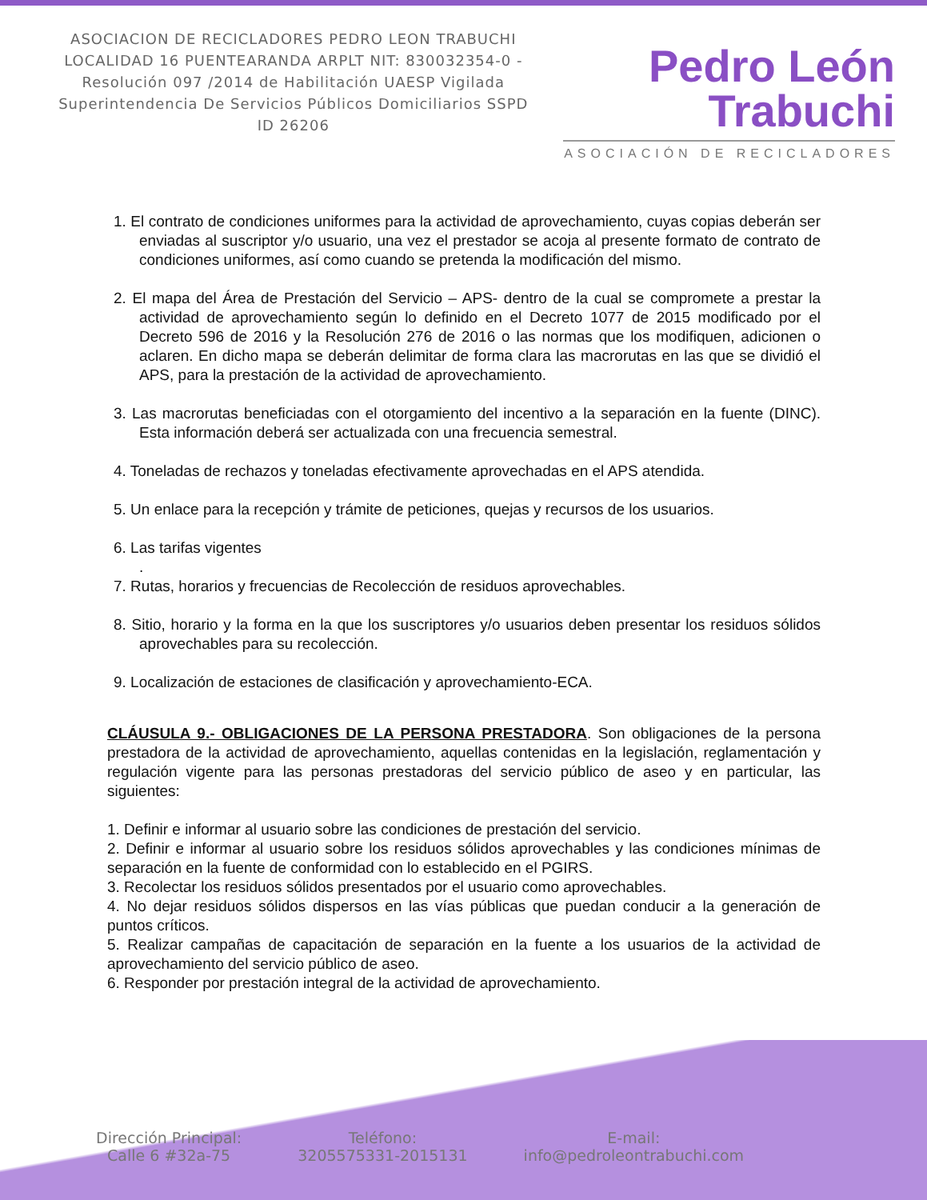ASOCIACION DE RECICLADORES PEDRO LEON TRABUCHI LOCALIDAD 16 PUENTEARANDA ARPLT NIT: 830032354-0 -Resolución 097 /2014 de Habilitación UAESP Vigilada Superintendencia De Servicios Públicos Domiciliarios SSPD ID 26206
Pedro León
Trabuchi
ASOCIACIÓN DE RECICLADORES
1. El contrato de condiciones uniformes para la actividad de aprovechamiento, cuyas copias deberán ser enviadas al suscriptor y/o usuario, una vez el prestador se acoja al presente formato de contrato de condiciones uniformes, así como cuando se pretenda la modificación del mismo.
2. El mapa del Área de Prestación del Servicio – APS- dentro de la cual se compromete a prestar la actividad de aprovechamiento según lo definido en el Decreto 1077 de 2015 modificado por el Decreto 596 de 2016 y la Resolución 276 de 2016 o las normas que los modifiquen, adicionen o aclaren. En dicho mapa se deberán delimitar de forma clara las macrorutas en las que se dividió el APS, para la prestación de la actividad de aprovechamiento.
3. Las macrorutas beneficiadas con el otorgamiento del incentivo a la separación en la fuente (DINC). Esta información deberá ser actualizada con una frecuencia semestral.
4. Toneladas de rechazos y toneladas efectivamente aprovechadas en el APS atendida.
5. Un enlace para la recepción y trámite de peticiones, quejas y recursos de los usuarios.
6. Las tarifas vigentes
.
7. Rutas, horarios y frecuencias de Recolección de residuos aprovechables.
8. Sitio, horario y la forma en la que los suscriptores y/o usuarios deben presentar los residuos sólidos aprovechables para su recolección.
9. Localización de estaciones de clasificación y aprovechamiento-ECA.
CLÁUSULA 9.- OBLIGACIONES DE LA PERSONA PRESTADORA. Son obligaciones de la persona prestadora de la actividad de aprovechamiento, aquellas contenidas en la legislación, reglamentación y regulación vigente para las personas prestadoras del servicio público de aseo y en particular, las siguientes:
1. Definir e informar al usuario sobre las condiciones de prestación del servicio.
2. Definir e informar al usuario sobre los residuos sólidos aprovechables y las condiciones mínimas de separación en la fuente de conformidad con lo establecido en el PGIRS.
3. Recolectar los residuos sólidos presentados por el usuario como aprovechables.
4. No dejar residuos sólidos dispersos en las vías públicas que puedan conducir a la generación de puntos críticos.
5. Realizar campañas de capacitación de separación en la fuente a los usuarios de la actividad de aprovechamiento del servicio público de aseo.
6. Responder por prestación integral de la actividad de aprovechamiento.
Dirección Principal:
Calle 6 #32a-75
Teléfono:
3205575331-2015131
E-mail:
info@pedroleontrabuchi.com